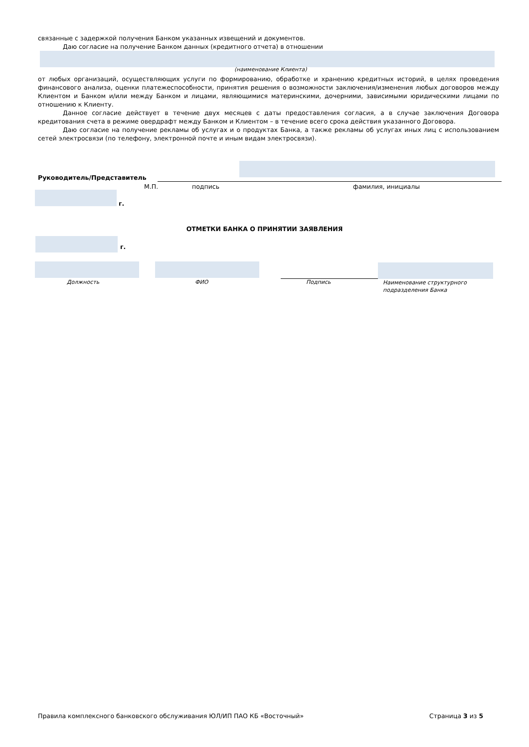связанные с задержкой получения Банком указанных извещений и документов.
Даю согласие на получение Банком данных (кредитного отчета) в отношении
(наименование Клиента)
от любых организаций, осуществляющих услуги по формированию, обработке и хранению кредитных историй, в целях проведения финансового анализа, оценки платежеспособности, принятия решения о возможности заключения/изменения любых договоров между Клиентом и Банком и/или между Банком и лицами, являющимися материнскими, дочерними, зависимыми юридическими лицами по отношению к Клиенту.
Данное согласие действует в течение двух месяцев с даты предоставления согласия, а в случае заключения Договора кредитования счета в режиме овердрафт между Банком и Клиентом – в течение всего срока действия указанного Договора.
Даю согласие на получение рекламы об услугах и о продуктах Банка, а также рекламы об услугах иных лиц с использованием сетей электросвязи (по телефону, электронной почте и иным видам электросвязи).
Руководитель/Представитель
М.П. подпись фамилия, инициалы
г.
ОТМЕТКИ БАНКА О ПРИНЯТИИ ЗАЯВЛЕНИЯ
г.
Должность ФИО Подпись
Наименование структурного
подразделения Банка
Правила комплексного банковского обслуживания ЮЛ/ИП ПАО КБ «Восточный»
Страница 3 из 5